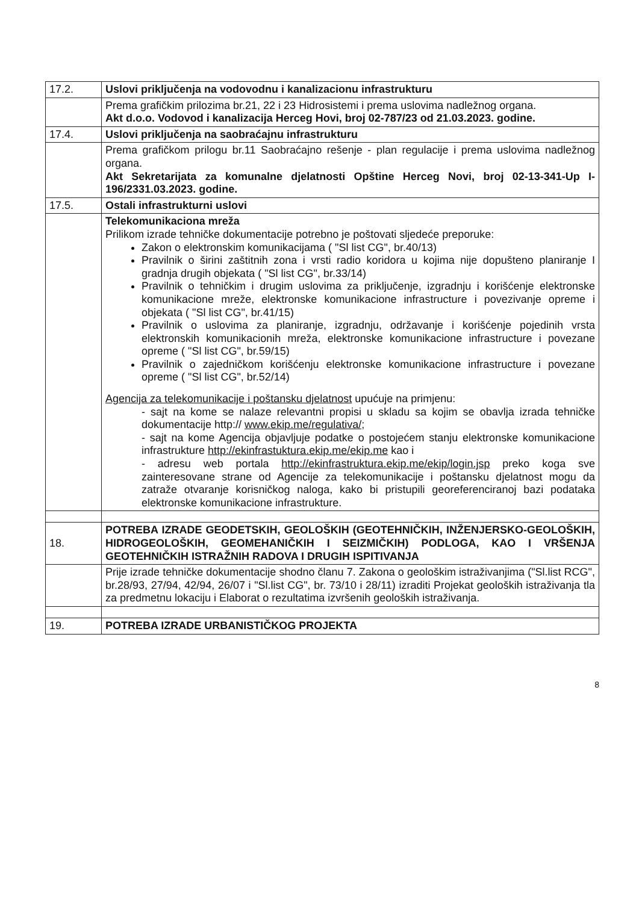| 17.2. | Uslovi priključenja na vodovodnu i kanalizacionu infrastrukturu |
| | Prema grafičkim prilozima br.21, 22 i 23 Hidrosistemi i prema uslovima nadležnog organa. Akt d.o.o. Vodovod i kanalizacija Herceg Hovi, broj 02-787/23 od 21.03.2023. godine. |
| 17.4. | Uslovi priključenja na saobraćajnu infrastrukturu |
| | Prema grafičkom prilogu br.11 Saobraćajno rešenje - plan regulacije i prema uslovima nadležnog organa. Akt Sekretarijata za komunalne djelatnosti Opštine Herceg Novi, broj 02-13-341-Up I-196/2331.03.2023. godine. |
| 17.5. | Ostali infrastrukturni uslovi |
| | Telekomunikaciona mreža Prilikom izrade tehničke dokumentacije potrebno je poštovati sljedeće preporuke: Zakon o elektronskim komunikacijama ( "Sl list CG", br.40/13) Pravilnik o širini zaštitnih zona i vrsti radio koridora u kojima nije dopušteno planiranje I gradnja drugih objekata ( "Sl list CG", br.33/14) Pravilnik o tehničkim i drugim uslovima za priključenje, izgradnju i korišćenje elektronske komunikacione mreže, elektronske komunikacione infrastructure i povezivanje opreme i objekata ( "Sl list CG", br.41/15) Pravilnik o uslovima za planiranje, izgradnju, održavanje i korišćenje pojedinih vrsta elektronskih komunikacionih mreža, elektronske komunikacione infrastructure i povezane opreme ( "Sl list CG", br.59/15) Pravilnik o zajedničkom korišćenju elektronske komunikacione infrastructure i povezane opreme ( "Sl list CG", br.52/14) Agencija za telekomunikacije i poštansku djelatnost upućuje na primjenu: - sajt na kome se nalaze relevantni propisi u skladu sa kojim se obavlja izrada tehničke dokumentacije http:// www.ekip.me/regulativa/ ; - sajt na kome Agencija objavljuje podatke o postojećem stanju elektronske komunikacione infrastrukture http://ekinfrastuktura.ekip.me/ekip.me kao i - adresu web portala http://ekinfrastruktura.ekip.me/ekip/login.jsp preko koga sve zainteresovane strane od Agencije za telekomunikacije i poštansku djelatnost mogu da zatraže otvaranje korisničkog naloga, kako bi pristupili georeferenciranoj bazi podataka elektronske komunikacione infrastrukture. |
| 18. | POTREBA IZRADE GEODETSKIH, GEOLOŠKIH (GEOTEHNIČKIH, INŽENJERSKO-GEOLOŠKIH, HIDROGEOLOŠKIH, GEOMEHANIČKIH I SEIZMIČKIH) PODLOGA, KAO I VRŠENJA GEOTEHNIČKIH ISTRAŽNIH RADOVA I DRUGIH ISPITIVANJA |
| | Prije izrade tehničke dokumentacije shodno članu 7. Zakona o geološkim istraživanjima ("Sl.list RCG", br.28/93, 27/94, 42/94, 26/07 i "Sl.list CG", br. 73/10 i 28/11) izraditi Projekat geoloških istraživanja tla za predmetnu lokaciju i Elaborat o rezultatima izvršenih geoloških istraživanja. |
| 19. | POTREBA IZRADE URBANISTIČKOG PROJEKTA |
8